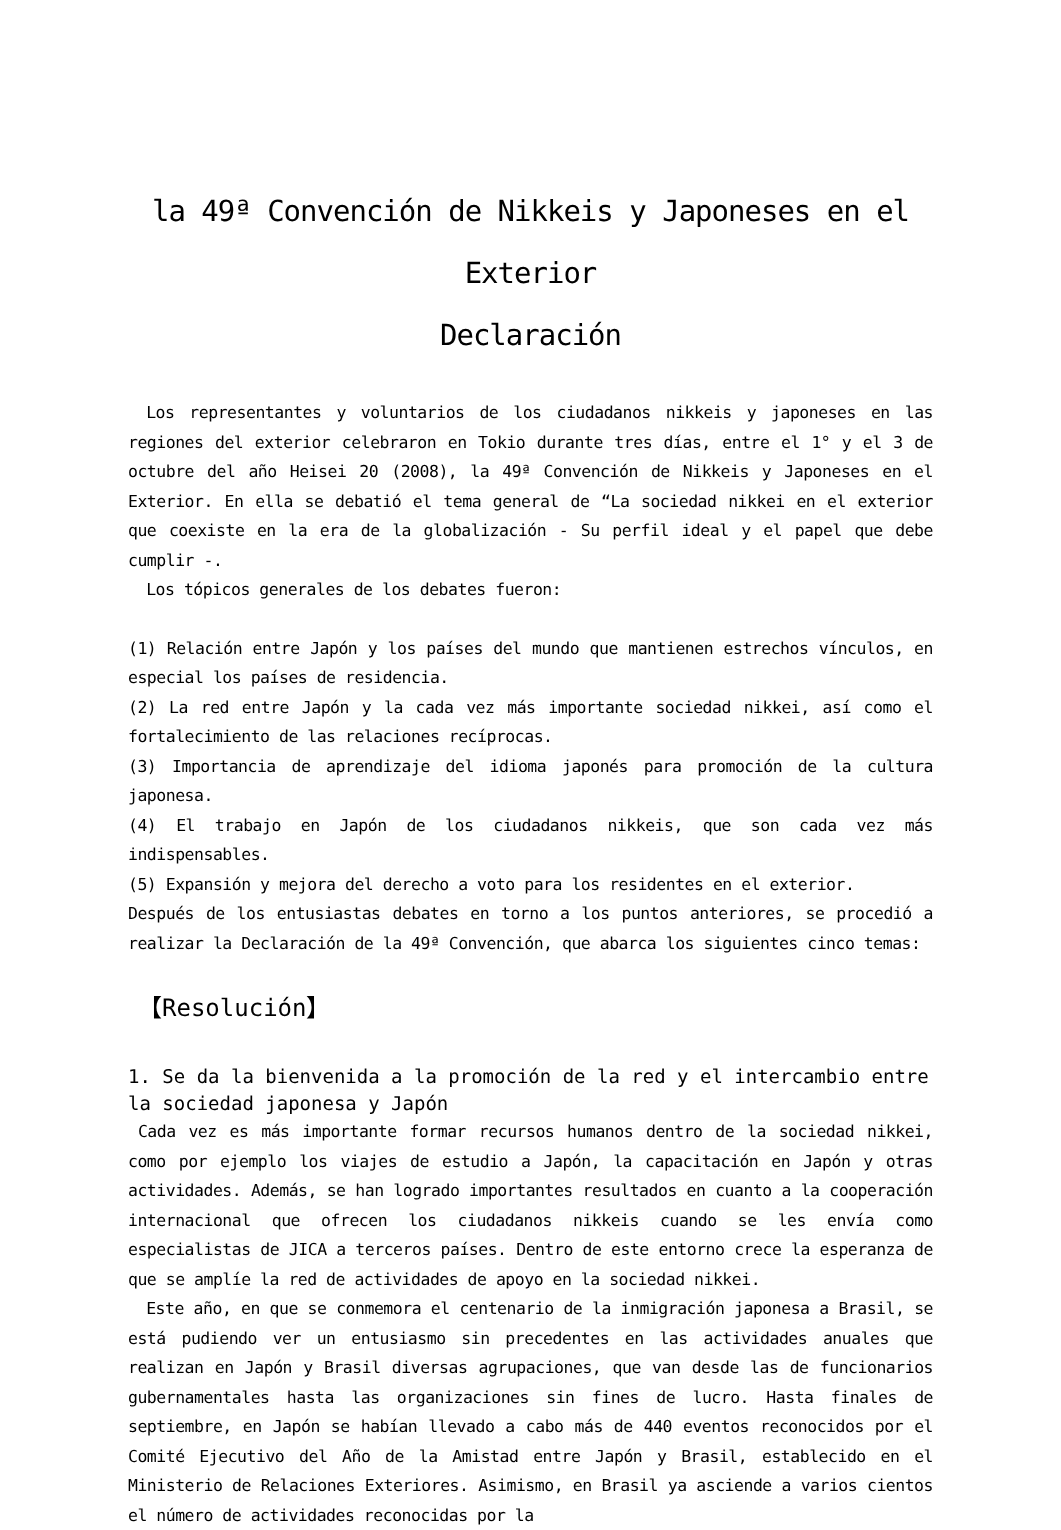la 49ª Convención de Nikkeis y Japoneses en el Exterior
Declaración
Los representantes y voluntarios de los ciudadanos nikkeis y japoneses en las regiones del exterior celebraron en Tokio durante tres días, entre el 1° y el 3 de octubre del año Heisei 20 (2008), la 49ª Convención de Nikkeis y Japoneses en el Exterior. En ella se debatió el tema general de “La sociedad nikkei en el exterior que coexiste en la era de la globalización - Su perfil ideal y el papel que debe cumplir -.
Los tópicos generales de los debates fueron:
(1) Relación entre Japón y los países del mundo que mantienen estrechos vínculos, en especial los países de residencia.
(2) La red entre Japón y la cada vez más importante sociedad nikkei, así como el fortalecimiento de las relaciones recíprocas.
(3) Importancia de aprendizaje del idioma japonés para promoción de la cultura japonesa.
(4) El trabajo en Japón de los ciudadanos nikkeis, que son cada vez más indispensables.
(5) Expansión y mejora del derecho a voto para los residentes en el exterior.
Después de los entusiastas debates en torno a los puntos anteriores, se procedió a realizar la Declaración de la 49ª Convención, que abarca los siguientes cinco temas:
【Resolución】
1. Se da la bienvenida a la promoción de la red y el intercambio entre la sociedad japonesa y Japón
Cada vez es más importante formar recursos humanos dentro de la sociedad nikkei, como por ejemplo los viajes de estudio a Japón, la capacitación en Japón y otras actividades. Además, se han logrado importantes resultados en cuanto a la cooperación internacional que ofrecen los ciudadanos nikkeis cuando se les envía como especialistas de JICA a terceros países. Dentro de este entorno crece la esperanza de que se amplíe la red de actividades de apoyo en la sociedad nikkei.
Este año, en que se conmemora el centenario de la inmigración japonesa a Brasil, se está pudiendo ver un entusiasmo sin precedentes en las actividades anuales que realizan en Japón y Brasil diversas agrupaciones, que van desde las de funcionarios gubernamentales hasta las organizaciones sin fines de lucro. Hasta finales de septiembre, en Japón se habían llevado a cabo más de 440 eventos reconocidos por el Comité Ejecutivo del Año de la Amistad entre Japón y Brasil, establecido en el Ministerio de Relaciones Exteriores. Asimismo, en Brasil ya asciende a varios cientos el número de actividades reconocidas por la